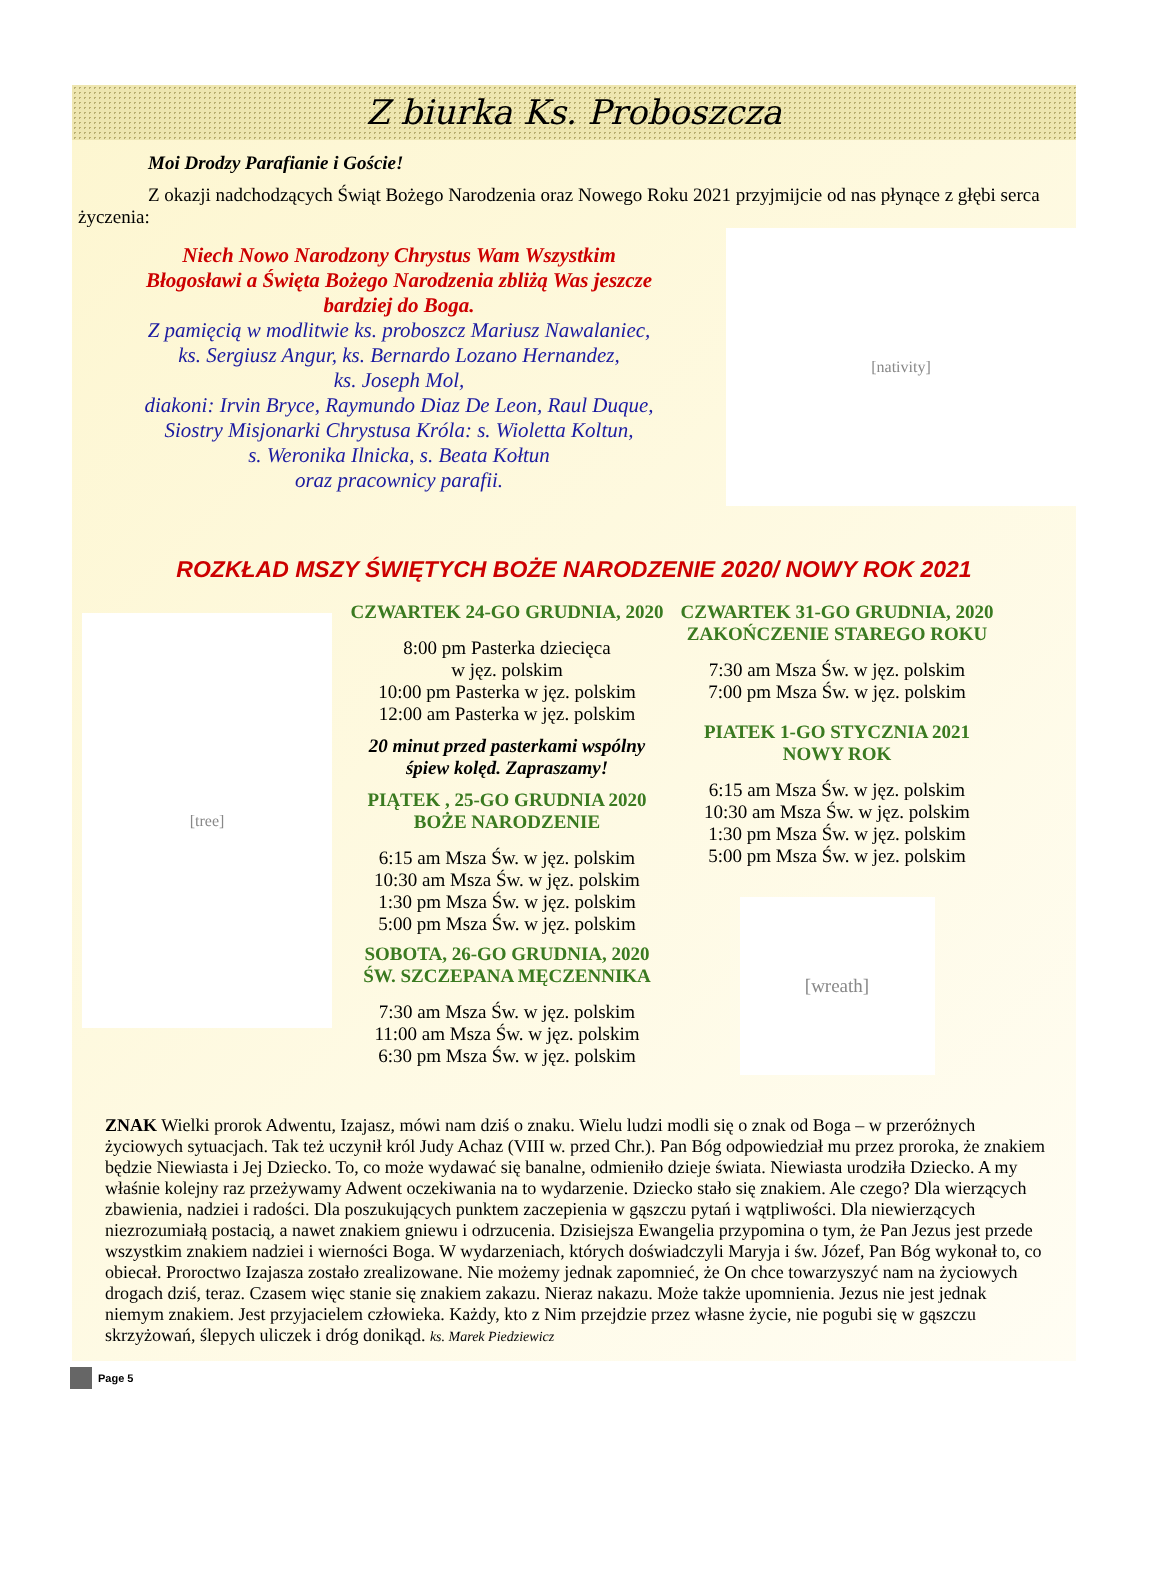Z biurka Ks. Proboszcza
Moi Drodzy Parafianie i Goście!
Z okazji nadchodzących Świąt Bożego Narodzenia oraz Nowego Roku 2021 przyjmijcie od nas płynące z głębi serca życzenia:
Niech Nowo Narodzony Chrystus Wam Wszystkim
Błogosławi a Święta Bożego Narodzenia zbliżą Was jeszcze
bardziej do Boga.
Z pamięcią w modlitwie ks. proboszcz Mariusz Nawalaniec,
ks. Sergiusz Angur, ks. Bernardo Lozano Hernandez,
ks. Joseph Mol,
diakoni: Irvin Bryce, Raymundo Diaz De Leon, Raul Duque,
Siostry Misjonarki Chrystusa Króla: s. Wioletta Koltun,
s. Weronika Ilnicka, s. Beata Kołtun
oraz pracownicy parafii.
[nativity]
ROZKŁAD MSZY ŚWIĘTYCH BOŻE NARODZENIE 2020/ NOWY ROK 2021
[tree]
CZWARTEK 24-GO GRUDNIA, 2020
8:00 pm Pasterka dziecięca
w jęz. polskim
10:00 pm Pasterka w jęz. polskim
12:00 am Pasterka w jęz. polskim
20 minut przed pasterkami wspólny
śpiew kolęd. Zapraszamy!
PIĄTEK , 25-GO GRUDNIA 2020
BOŻE NARODZENIE
6:15 am Msza Św. w jęz. polskim
10:30 am Msza Św. w jęz. polskim
1:30 pm Msza Św. w jęz. polskim
5:00 pm Msza Św. w jęz. polskim
SOBOTA, 26-GO GRUDNIA, 2020
ŚW. SZCZEPANA MĘCZENNIKA
7:30 am Msza Św. w jęz. polskim
11:00 am Msza Św. w jęz. polskim
6:30 pm Msza Św. w jęz. polskim
CZWARTEK 31-GO GRUDNIA, 2020
ZAKOŃCZENIE STAREGO ROKU
7:30 am Msza Św. w jęz. polskim
7:00 pm Msza Św. w jęz. polskim
PIATEK 1-GO STYCZNIA 2021
NOWY ROK
6:15 am Msza Św. w jęz. polskim
10:30 am Msza Św. w jęz. polskim
1:30 pm Msza Św. w jęz. polskim
5:00 pm Msza Św. w jez. polskim
[wreath]
ZNAK Wielki prorok Adwentu, Izajasz, mówi nam dziś o znaku. Wielu ludzi modli się o znak od Boga – w przeróżnych życiowych sytuacjach. Tak też uczynił król Judy Achaz (VIII w. przed Chr.). Pan Bóg odpowiedział mu przez proroka, że znakiem będzie Niewiasta i Jej Dziecko. To, co może wydawać się banalne, odmieniło dzieje świata. Niewiasta urodziła Dziecko. A my właśnie kolejny raz przeżywamy Adwent oczekiwania na to wydarzenie. Dziecko stało się znakiem. Ale czego? Dla wierzących zbawienia, nadziei i radości. Dla poszukujących punktem zaczepienia w gąszczu pytań i wątpliwości. Dla niewierzących niezrozumiałą postacią, a nawet znakiem gniewu i odrzucenia. Dzisiejsza Ewangelia przypomina o tym, że Pan Jezus jest przede wszystkim znakiem nadziei i wierności Boga. W wydarzeniach, których doświadczyli Maryja i św. Józef, Pan Bóg wykonał to, co obiecał. Proroctwo Izajasza zostało zrealizowane. Nie możemy jednak zapomnieć, że On chce towarzyszyć nam na życiowych drogach dziś, teraz. Czasem więc stanie się znakiem zakazu. Nieraz nakazu. Może także upomnienia. Jezus nie jest jednak niemym znakiem. Jest przyjacielem człowieka. Każdy, kto z Nim przejdzie przez własne życie, nie pogubi się w gąszczu skrzyżowań, ślepych uliczek i dróg donikąd. ks. Marek Piedziewicz
Page 5